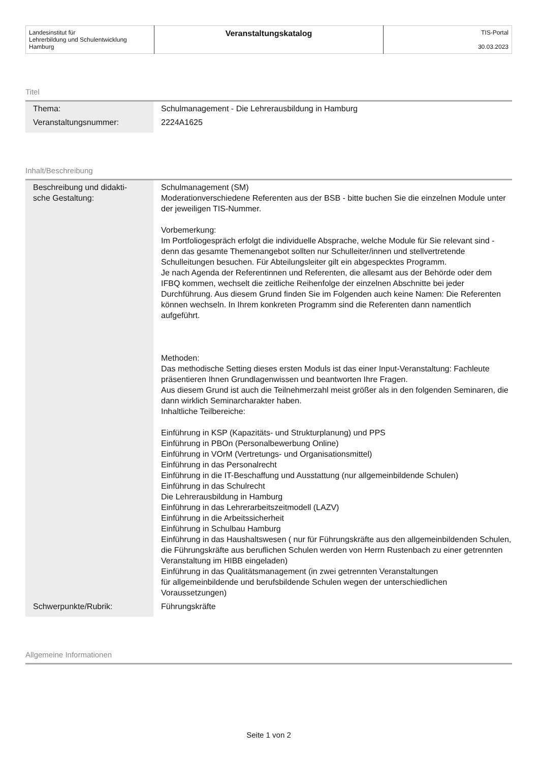| Landesinstitut für Lehrerbildung und Schulentwicklung Hamburg | Veranstaltungskatalog | TIS-Portal 30.03.2023 |
Titel
| Thema: | Schulmanagement - Die Lehrerausbildung in Hamburg |
| Veranstaltungsnummer: | 2224A1625 |
Inhalt/Beschreibung
| Beschreibung und didakti- sche Gestaltung: | Schulmanagement (SM) Moderationverschiedene Referenten aus der BSB - bitte buchen Sie die einzelnen Module unter der jeweiligen TIS-Nummer. Vorbemerkung: Im Portfoliogespräch erfolgt die individuelle Absprache, welche Module für Sie relevant sind - denn das gesamte Themenangebot sollten nur Schulleiter/innen und stellvertretende Schulleitungen besuchen. Für Abteilungsleiter gilt ein abgespecktes Programm. Je nach Agenda der Referentinnen und Referenten, die allesamt aus der Behörde oder dem IFBQ kommen, wechselt die zeitliche Reihenfolge der einzelnen Abschnitte bei jeder Durchführung. Aus diesem Grund finden Sie im Folgenden auch keine Namen: Die Referenten können wechseln. In Ihrem konkreten Programm sind die Referenten dann namentlich aufgeführt. Methoden: Das methodische Setting dieses ersten Moduls ist das einer Input-Veranstaltung: Fachleute präsentieren Ihnen Grundlagenwissen und beantworten Ihre Fragen. Aus diesem Grund ist auch die Teilnehmerzahl meist größer als in den folgenden Seminaren, die dann wirklich Seminarcharakter haben. Inhaltliche Teilbereiche: Einführung in KSP (Kapazitäts- und Strukturplanung) und PPS Einführung in PBOn (Personalbewerbung Online) Einführung in VOrM (Vertretungs- und Organisationsmittel) Einführung in das Personalrecht Einführung in die IT-Beschaffung und Ausstattung (nur allgemeinbildende Schulen) Einführung in das Schulrecht Die Lehrerausbildung in Hamburg Einführung in das Lehrerarbeitszeitmodell (LAZV) Einführung in die Arbeitssicherheit Einführung in Schulbau Hamburg Einführung in das Haushaltswesen ( nur für Führungskräfte aus den allgemeinbildenden Schulen, die Führungskräfte aus beruflichen Schulen werden von Herrn Rustenbach zu einer getrennten Veranstaltung im HIBB eingeladen) Einführung in das Qualitätsmanagement (in zwei getrennten Veranstaltungen für allgemeinbildende und berufsbildende Schulen wegen der unterschiedlichen Voraussetzungen) |
| Schwerpunkte/Rubrik: | Führungskräfte |
Allgemeine Informationen
Seite 1 von 2